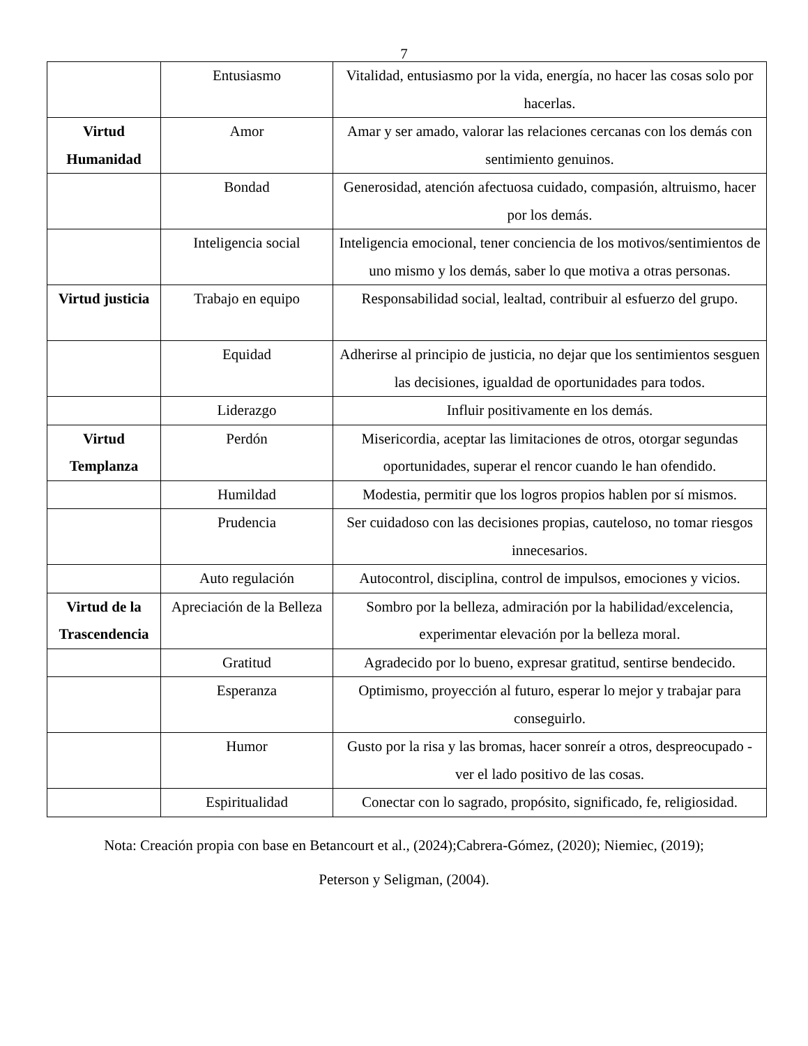7
| | Entusiasmo | Vitalidad, entusiasmo por la vida, energía, no hacer las cosas solo por hacerlas. |
| Virtud Humanidad | Amor | Amar y ser amado, valorar las relaciones cercanas con los demás con sentimiento genuinos. |
| | Bondad | Generosidad, atención afectuosa cuidado, compasión, altruismo, hacer por los demás. |
| | Inteligencia social | Inteligencia emocional, tener conciencia de los motivos/sentimientos de uno mismo y los demás, saber lo que motiva a otras personas. |
| Virtud justicia | Trabajo en equipo | Responsabilidad social, lealtad, contribuir al esfuerzo del grupo. |
| | Equidad | Adherirse al principio de justicia, no dejar que los sentimientos sesguen las decisiones, igualdad de oportunidades para todos. |
| | Liderazgo | Influir positivamente en los demás. |
| Virtud Templanza | Perdón | Misericordia, aceptar las limitaciones de otros, otorgar segundas oportunidades, superar el rencor cuando le han ofendido. |
| | Humildad | Modestia, permitir que los logros propios hablen por sí mismos. |
| | Prudencia | Ser cuidadoso con las decisiones propias, cauteloso, no tomar riesgos innecesarios. |
| | Auto regulación | Autocontrol, disciplina, control de impulsos, emociones y vicios. |
| Virtud de la Trascendencia | Apreciación de la Belleza | Sombro por la belleza, admiración por la habilidad/excelencia, experimentar elevación por la belleza moral. |
| | Gratitud | Agradecido por lo bueno, expresar gratitud, sentirse bendecido. |
| | Esperanza | Optimismo, proyección al futuro, esperar lo mejor y trabajar para conseguirlo. |
| | Humor | Gusto por la risa y las bromas, hacer sonreír a otros, despreocupado - ver el lado positivo de las cosas. |
| | Espiritualidad | Conectar con lo sagrado, propósito, significado, fe, religiosidad. |
Nota: Creación propia con base en Betancourt et al., (2024);Cabrera-Gómez, (2020); Niemiec, (2019);
Peterson y Seligman, (2004).